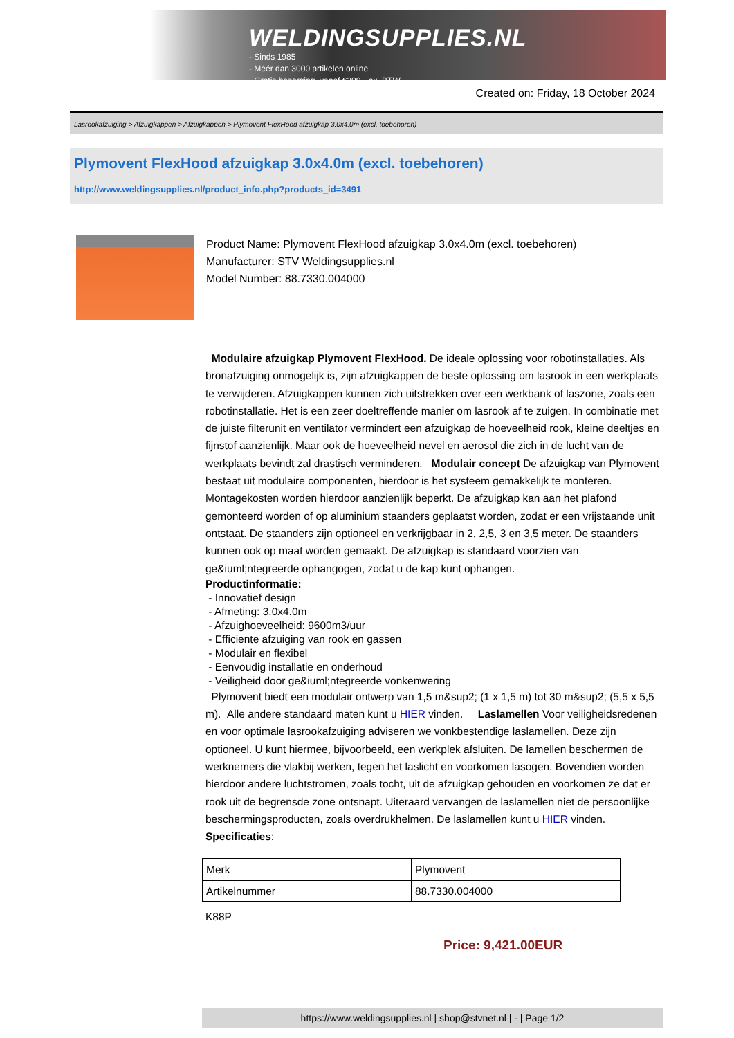WELDINGSUPPLIES.NL
- Sinds 1985
- Méér dan 3000 artikelen online
- Gratis bezorging, vanaf €200,--ex. BTW
Created on: Friday, 18 October 2024
Lasrookafzuiging > Afzuigkappen > Afzuigkappen > Plymovent FlexHood afzuigkap 3.0x4.0m (excl. toebehoren)
Plymovent FlexHood afzuigkap 3.0x4.0m (excl. toebehoren)
http://www.weldingsupplies.nl/product_info.php?products_id=3491
Product Name: Plymovent FlexHood afzuigkap 3.0x4.0m (excl. toebehoren)
Manufacturer: STV Weldingsupplies.nl
Model Number: 88.7330.004000
Modulaire afzuigkap Plymovent FlexHood. De ideale oplossing voor robotinstallaties. Als bronafzuiging onmogelijk is, zijn afzuigkappen de beste oplossing om lasrook in een werkplaats te verwijderen. Afzuigkappen kunnen zich uitstrekken over een werkbank of laszone, zoals een robotinstallatie. Het is een zeer doeltreffende manier om lasrook af te zuigen. In combinatie met de juiste filterunit en ventilator vermindert een afzuigkap de hoeveelheid rook, kleine deeltjes en fijnstof aanzienlijk. Maar ook de hoeveelheid nevel en aerosol die zich in de lucht van de werkplaats bevindt zal drastisch verminderen. Modulair concept De afzuigkap van Plymovent bestaat uit modulaire componenten, hierdoor is het systeem gemakkelijk te monteren. Montagekosten worden hierdoor aanzienlijk beperkt. De afzuigkap kan aan het plafond gemonteerd worden of op aluminium staanders geplaatst worden, zodat er een vrijstaande unit ontstaat. De staanders zijn optioneel en verkrijgbaar in 2, 2,5, 3 en 3,5 meter. De staanders kunnen ook op maat worden gemaakt. De afzuigkap is standaard voorzien van ge&iuml;ntegreerde ophangogen, zodat u de kap kunt ophangen.
Productinformatie:
- Innovatief design
- Afmeting: 3.0x4.0m
- Afzuighoeveelheid: 9600m3/uur
- Efficiente afzuiging van rook en gassen
- Modulair en flexibel
- Eenvoudig installatie en onderhoud
- Veiligheid door ge&iuml;ntegreerde vonkenwering
Plymovent biedt een modulair ontwerp van 1,5 m&sup2; (1 x 1,5 m) tot 30 m&sup2; (5,5 x 5,5 m). Alle andere standaard maten kunt u HIER vinden. Laslamellen Voor veiligheidsredenen en voor optimale lasrookafzuiging adviseren we vonkbestendige laslamellen. Deze zijn optioneel. U kunt hiermee, bijvoorbeeld, een werkplek afsluiten. De lamellen beschermen de werknemers die vlakbij werken, tegen het laslicht en voorkomen lasogen. Bovendien worden hierdoor andere luchtstromen, zoals tocht, uit de afzuigkap gehouden en voorkomen ze dat er rook uit de begrensde zone ontsnapt. Uiteraard vervangen de laslamellen niet de persoonlijke beschermingsproducten, zoals overdrukhelmen. De laslamellen kunt u HIER vinden. Specificaties:
| Merk | Plymovent |
| Artikelnummer | 88.7330.004000 |
K88P
Price: 9,421.00EUR
https://www.weldingsupplies.nl | shop@stvnet.nl | - | Page 1/2